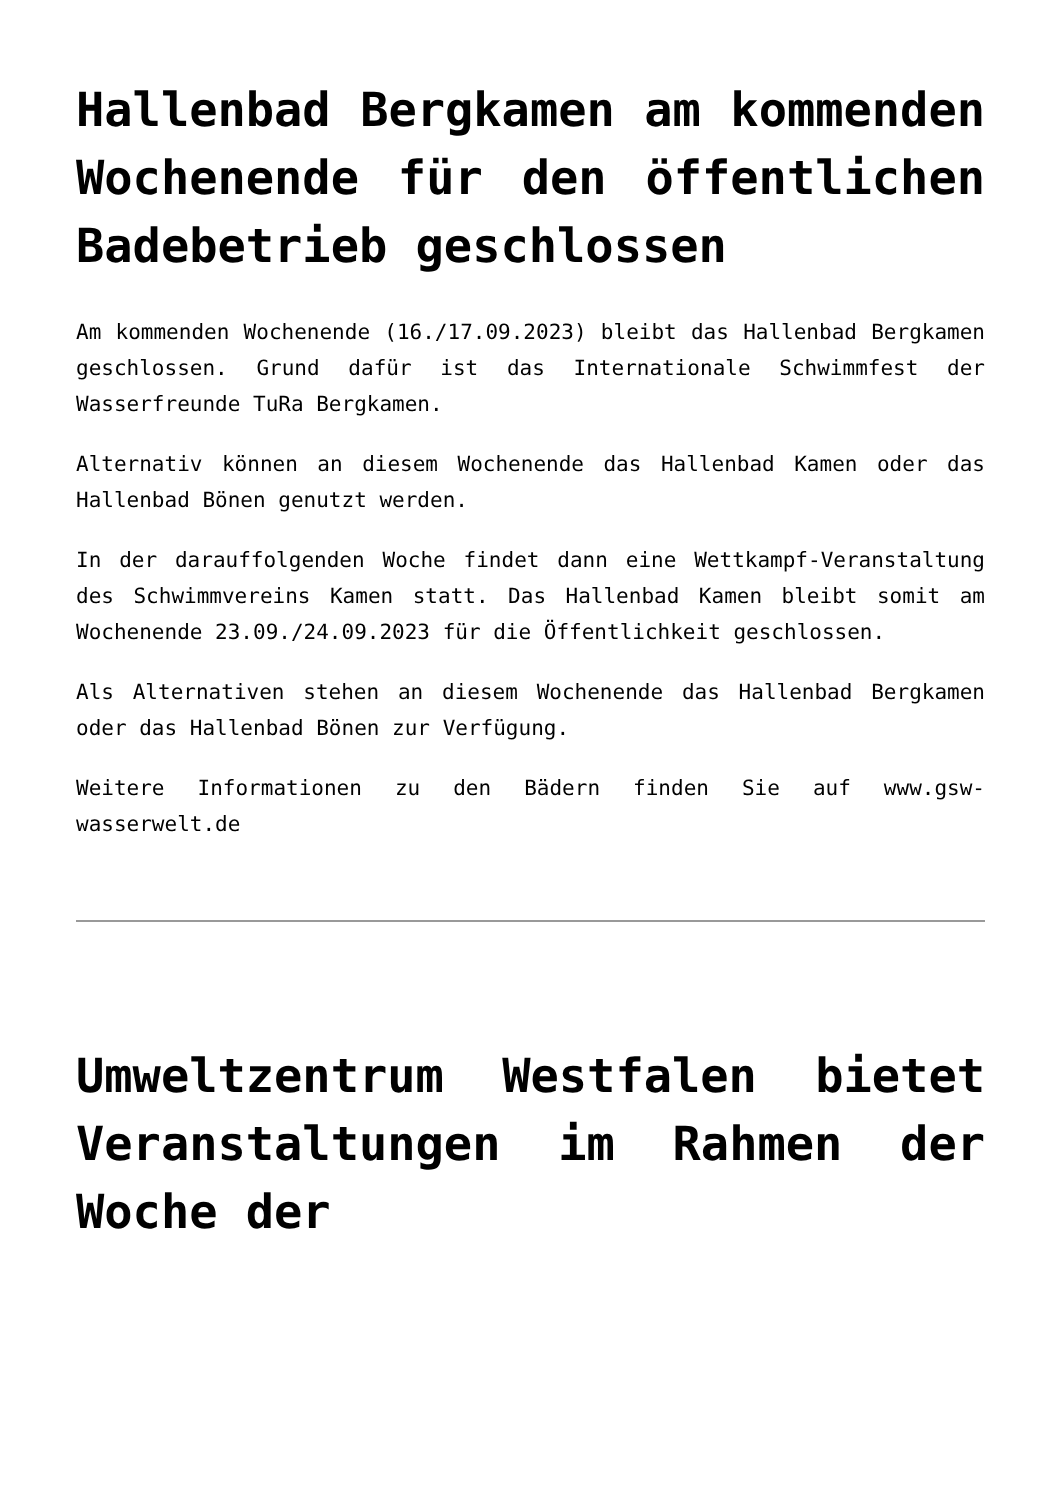Hallenbad Bergkamen am kommenden Wochenende für den öffentlichen Badebetrieb geschlossen
Am kommenden Wochenende (16./17.09.2023) bleibt das Hallenbad Bergkamen geschlossen. Grund dafür ist das Internationale Schwimmfest der Wasserfreunde TuRa Bergkamen.
Alternativ können an diesem Wochenende das Hallenbad Kamen oder das Hallenbad Bönen genutzt werden.
In der darauffolgenden Woche findet dann eine Wettkampf-Veranstaltung des Schwimmvereins Kamen statt. Das Hallenbad Kamen bleibt somit am Wochenende 23.09./24.09.2023 für die Öffentlichkeit geschlossen.
Als Alternativen stehen an diesem Wochenende das Hallenbad Bergkamen oder das Hallenbad Bönen zur Verfügung.
Weitere Informationen zu den Bädern finden Sie auf www.gsw-wasserwelt.de
Umweltzentrum Westfalen bietet Veranstaltungen im Rahmen der Woche der